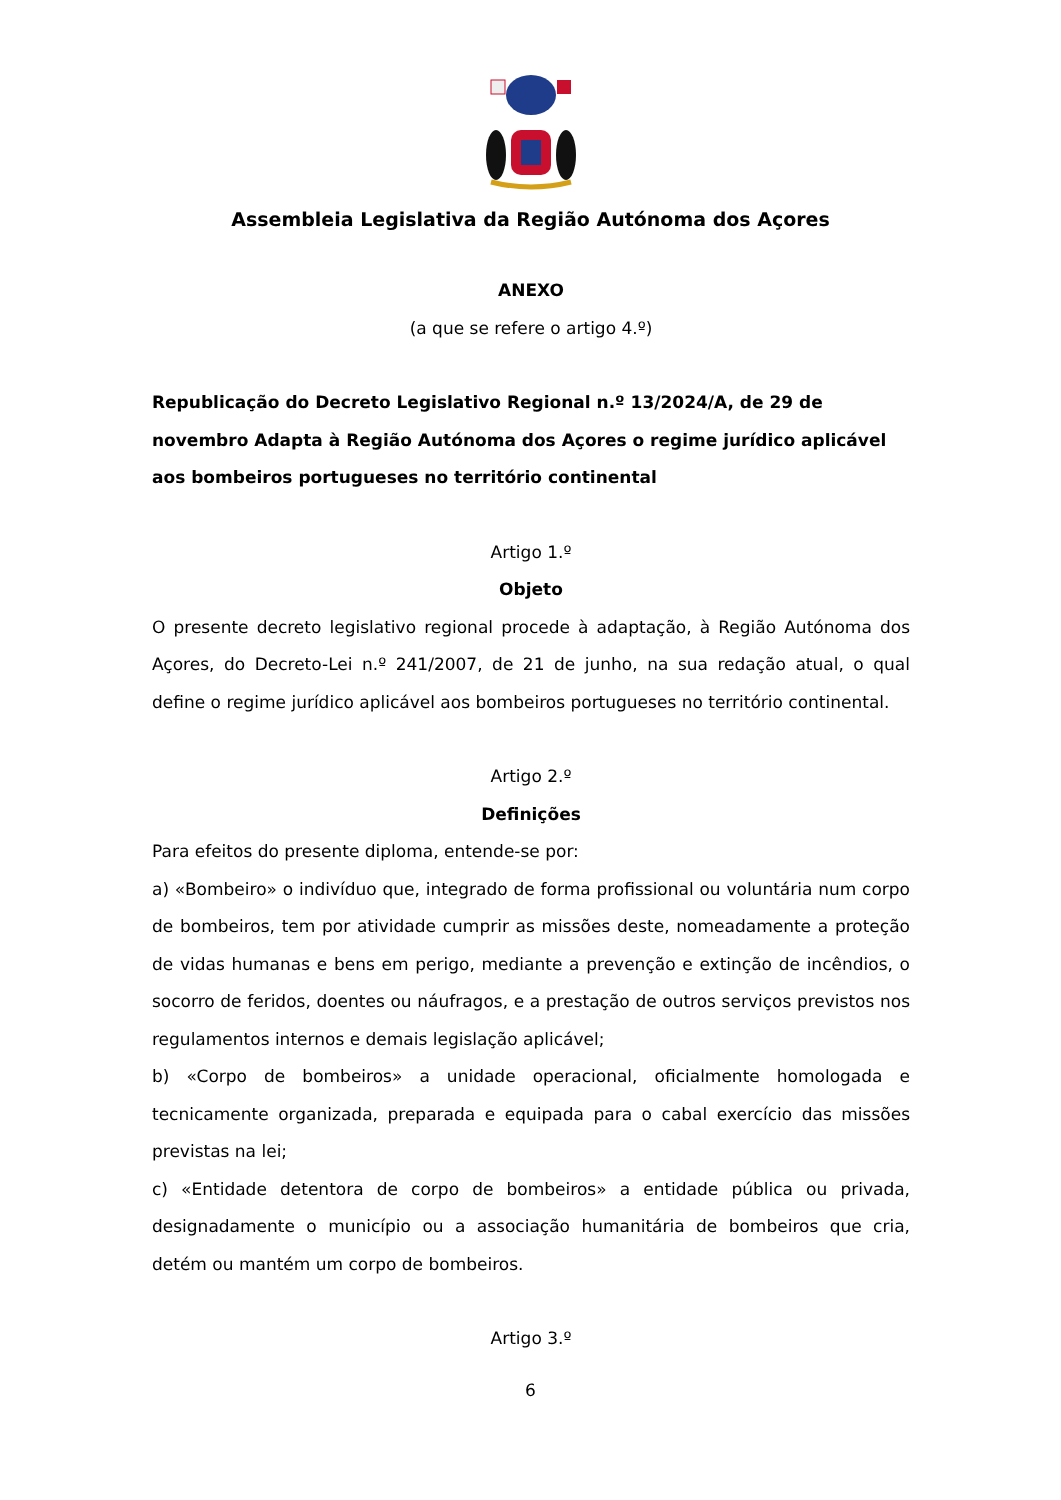Assembleia Legislativa da Região Autónoma dos Açores
ANEXO
(a que se refere o artigo 4.º)
Republicação do Decreto Legislativo Regional n.º 13/2024/A, de 29 de novembro Adapta à Região Autónoma dos Açores o regime jurídico aplicável aos bombeiros portugueses no território continental
Artigo 1.º
Objeto
O presente decreto legislativo regional procede à adaptação, à Região Autónoma dos Açores, do Decreto-Lei n.º 241/2007, de 21 de junho, na sua redação atual, o qual define o regime jurídico aplicável aos bombeiros portugueses no território continental.
Artigo 2.º
Definições
Para efeitos do presente diploma, entende-se por:
a) «Bombeiro» o indivíduo que, integrado de forma profissional ou voluntária num corpo de bombeiros, tem por atividade cumprir as missões deste, nomeadamente a proteção de vidas humanas e bens em perigo, mediante a prevenção e extinção de incêndios, o socorro de feridos, doentes ou náufragos, e a prestação de outros serviços previstos nos regulamentos internos e demais legislação aplicável;
b) «Corpo de bombeiros» a unidade operacional, oficialmente homologada e tecnicamente organizada, preparada e equipada para o cabal exercício das missões previstas na lei;
c) «Entidade detentora de corpo de bombeiros» a entidade pública ou privada, designadamente o município ou a associação humanitária de bombeiros que cria, detém ou mantém um corpo de bombeiros.
Artigo 3.º
6